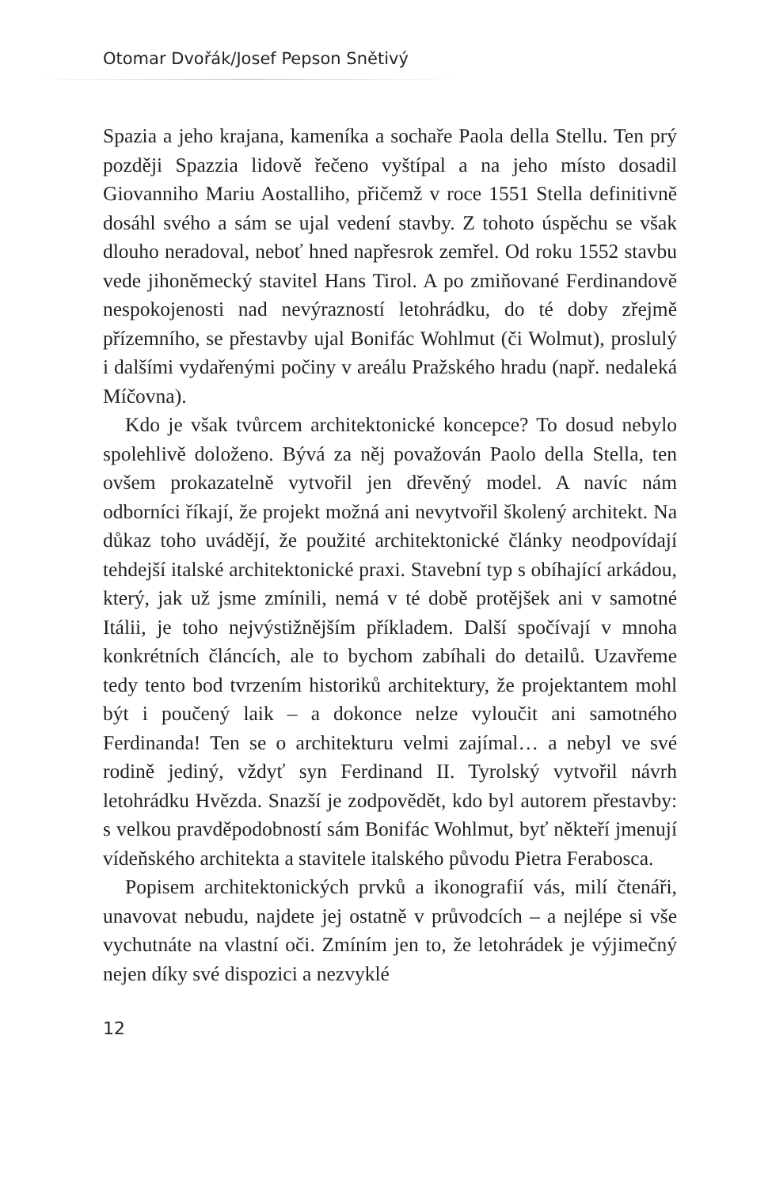Otomar Dvořák/Josef Pepson Snětivý
Spazia a jeho krajana, kameníka a sochaře Paola della Stellu. Ten prý později Spazzia lidově řečeno vyštípal a na jeho místo dosadil Giovanniho Mariu Aostalliho, přičemž v roce 1551 Stella definitivně dosáhl svého a sám se ujal vedení stavby. Z tohoto úspěchu se však dlouho neradoval, neboť hned napřesrok zemřel. Od roku 1552 stavbu vede jihoněmecký stavitel Hans Tirol. A po zmiňované Ferdinandově nespokojenosti nad nevýrazností letohrádku, do té doby zřejmě přízemního, se přestavby ujal Bonifác Wohlmut (či Wolmut), proslulý i dalšími vydařenými počiny v areálu Pražského hradu (např. nedaleká Míčovna).
Kdo je však tvůrcem architektonické koncepce? To dosud nebylo spolehlivě doloženo. Bývá za něj považován Paolo della Stella, ten ovšem prokazatelně vytvořil jen dřevěný model. A navíc nám odborníci říkají, že projekt možná ani nevytvořil školený architekt. Na důkaz toho uvádějí, že použité architektonické články neodpovídají tehdejší italské architektonické praxi. Stavební typ s obíhající arkádou, který, jak už jsme zmínili, nemá v té době protějšek ani v samotné Itálii, je toho nejvýstižnějším příkladem. Další spočívají v mnoha konkrétních článcích, ale to bychom zabíhali do detailů. Uzavřeme tedy tento bod tvrzením historiků architektury, že projektantem mohl být i poučený laik – a dokonce nelze vyloučit ani samotného Ferdinanda! Ten se o architekturu velmi zajímal… a nebyl ve své rodině jediný, vždyť syn Ferdinand II. Tyrolský vytvořil návrh letohrádku Hvězda. Snazší je zodpovědět, kdo byl autorem přestavby: s velkou pravděpodobností sám Bonifác Wohlmut, byť někteří jmenují vídeňského architekta a stavitele italského původu Pietra Ferabosca.
Popisem architektonických prvků a ikonografií vás, milí čtenáři, unavovat nebudu, najdete jej ostatně v průvodcích – a nejlépe si vše vychutnáte na vlastní oči. Zmíním jen to, že letohrádek je výjimečný nejen díky své dispozici a nezvyklé
12